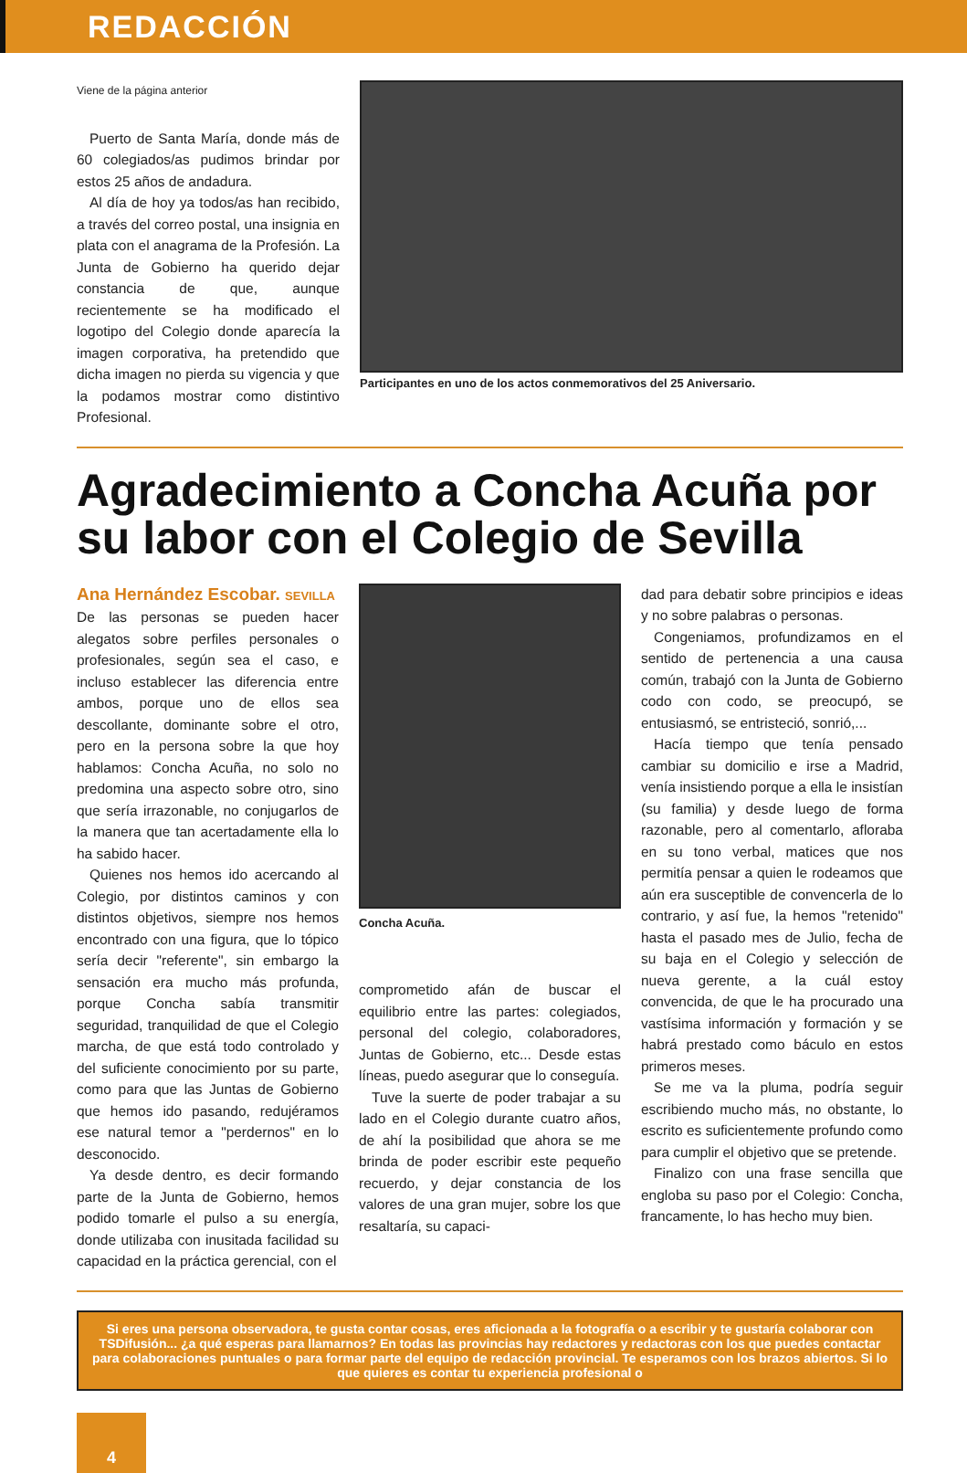REDACCIÓN
Viene de la página anterior
Puerto de Santa María, donde más de 60 colegiados/as pudimos brindar por estos 25 años de andadura.
Al día de hoy ya todos/as han recibido, a través del correo postal, una insignia en plata con el anagrama de la Profesión. La Junta de Gobierno ha querido dejar constancia de que, aunque recientemente se ha modificado el logotipo del Colegio donde aparecía la imagen corporativa, ha pretendido que dicha imagen no pierda su vigencia y que la podamos mostrar como distintivo Profesional.
Participantes en uno de los actos conmemorativos del 25 Aniversario.
Agradecimiento a Concha Acuña por su labor con el Colegio de Sevilla
Ana Hernández Escobar. SEVILLA
De las personas se pueden hacer alegatos sobre perfiles personales o profesionales, según sea el caso, e incluso establecer las diferencia entre ambos, porque uno de ellos sea descollante, dominante sobre el otro, pero en la persona sobre la que hoy hablamos: Concha Acuña, no solo no predomina una aspecto sobre otro, sino que sería irrazonable, no conjugarlos de la manera que tan acertadamente ella lo ha sabido hacer.
Quienes nos hemos ido acercando al Colegio, por distintos caminos y con distintos objetivos, siempre nos hemos encontrado con una figura, que lo tópico sería decir "referente", sin embargo la sensación era mucho más profunda, porque Concha sabía transmitir seguridad, tranquilidad de que el Colegio marcha, de que está todo controlado y del suficiente conocimiento por su parte, como para que las Juntas de Gobierno que hemos ido pasando, redujéramos ese natural temor a "perdernos" en lo desconocido.
Ya desde dentro, es decir formando parte de la Junta de Gobierno, hemos podido tomarle el pulso a su energía, donde utilizaba con inusitada facilidad su capacidad en la práctica gerencial, con el
Concha Acuña.
comprometido afán de buscar el equilibrio entre las partes: colegiados, personal del colegio, colaboradores, Juntas de Gobierno, etc... Desde estas líneas, puedo asegurar que lo conseguía.
Tuve la suerte de poder trabajar a su lado en el Colegio durante cuatro años, de ahí la posibilidad que ahora se me brinda de poder escribir este pequeño recuerdo, y dejar constancia de los valores de una gran mujer, sobre los que resaltaría, su capaci-
dad para debatir sobre principios e ideas y no sobre palabras o personas.
Congeniamos, profundizamos en el sentido de pertenencia a una causa común, trabajó con la Junta de Gobierno codo con codo, se preocupó, se entusiasmó, se entristeció, sonrió,...
Hacía tiempo que tenía pensado cambiar su domicilio e irse a Madrid, venía insistiendo porque a ella le insistían (su familia) y desde luego de forma razonable, pero al comentarlo, afloraba en su tono verbal, matices que nos permitía pensar a quien le rodeamos que aún era susceptible de convencerla de lo contrario, y así fue, la hemos "retenido" hasta el pasado mes de Julio, fecha de su baja en el Colegio y selección de nueva gerente, a la cuál estoy convencida, de que le ha procurado una vastísima información y formación y se habrá prestado como báculo en estos primeros meses.
Se me va la pluma, podría seguir escribiendo mucho más, no obstante, lo escrito es suficientemente profundo como para cumplir el objetivo que se pretende.
Finalizo con una frase sencilla que engloba su paso por el Colegio: Concha, francamente, lo has hecho muy bien.
Si eres una persona observadora, te gusta contar cosas, eres aficionada a la fotografía o a escribir y te gustaría colaborar con TSDifusión... ¿a qué esperas para llamarnos? En todas las provincias hay redactores y redactoras con los que puedes contactar para colaboraciones puntuales o para formar parte del equipo de redacción provincial. Te esperamos con los brazos abiertos. Si lo que quieres es contar tu experiencia profesional o
4